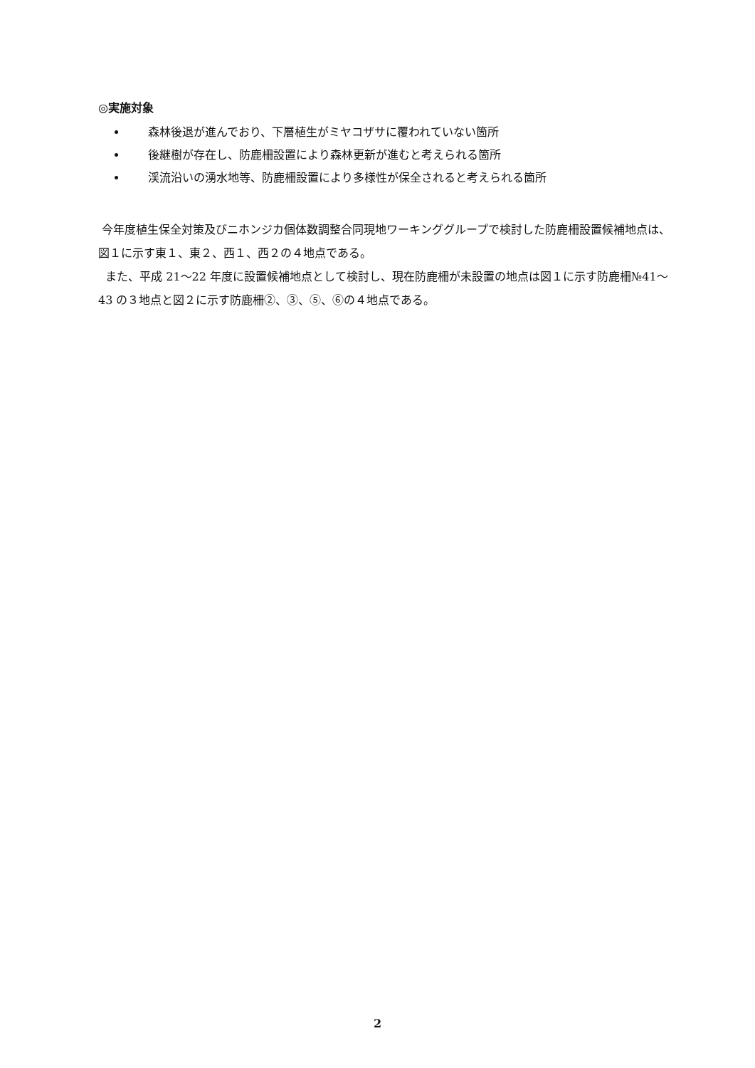◎実施対象
森林後退が進んでおり、下層植生がミヤコザサに覆われていない箇所
後継樹が存在し、防鹿柵設置により森林更新が進むと考えられる箇所
渓流沿いの湧水地等、防鹿柵設置により多様性が保全されると考えられる箇所
今年度植生保全対策及びニホンジカ個体数調整合同現地ワーキンググループで検討した防鹿柵設置候補地点は、図１に示す東１、東２、西１、西２の４地点である。
また、平成 21～22 年度に設置候補地点として検討し、現在防鹿柵が未設置の地点は図１に示す防鹿柵№41～43 の３地点と図２に示す防鹿柵②、③、⑤、⑥の４地点である。
2